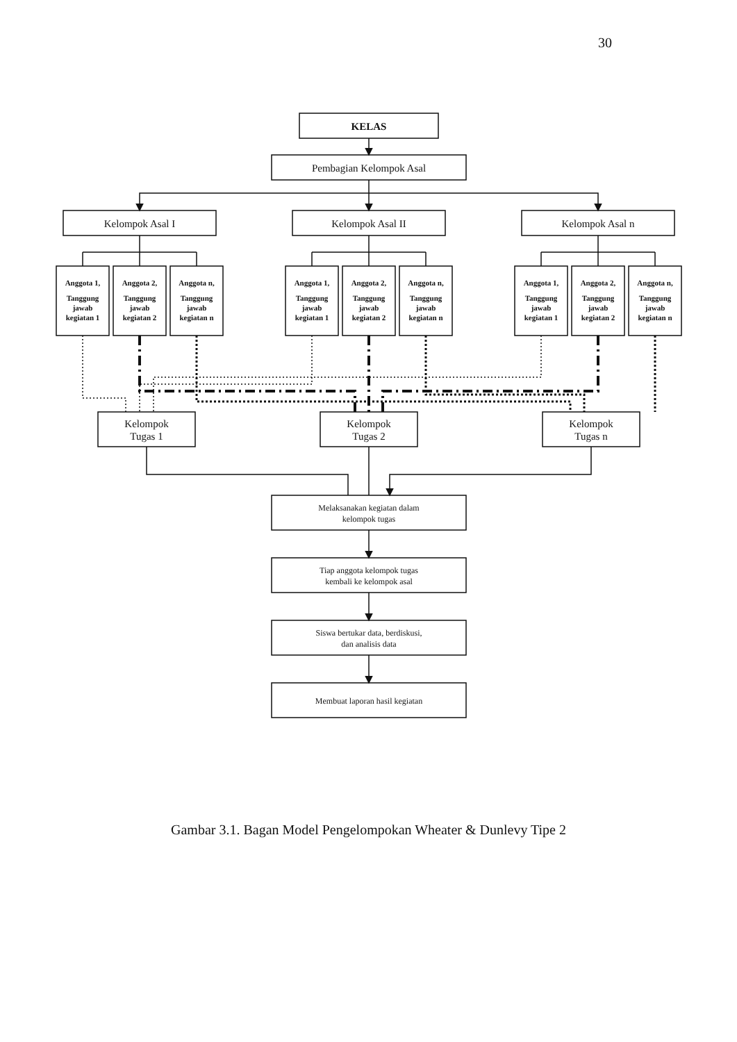30
KELAS
Pembagian Kelompok Asal
Kelompok Asal I
Kelompok Asal II
Kelompok Asal n
Anggota 1,
Tanggung
jawab
kegiatan 1
Anggota 2,
Tanggung
jawab
kegiatan 2
Anggota n,
Tanggung
jawab
kegiatan n
Anggota 1,
Tanggung
jawab
kegiatan 1
Anggota 2,
Tanggung
jawab
kegiatan 2
Anggota n,
Tanggung
jawab
kegiatan n
Anggota 1,
Tanggung
jawab
kegiatan 1
Anggota 2,
Tanggung
jawab
kegiatan 2
Anggota n,
Tanggung
jawab
kegiatan n
Kelompok
Tugas 1
Kelompok
Tugas 2
Kelompok
Tugas n
Melaksanakan kegiatan dalam
kelompok tugas
Tiap anggota kelompok tugas
kembali ke kelompok asal
Siswa bertukar data, berdiskusi,
dan analisis data
Membuat laporan hasil kegiatan
Gambar 3.1. Bagan Model Pengelompokan Wheater & Dunlevy Tipe 2